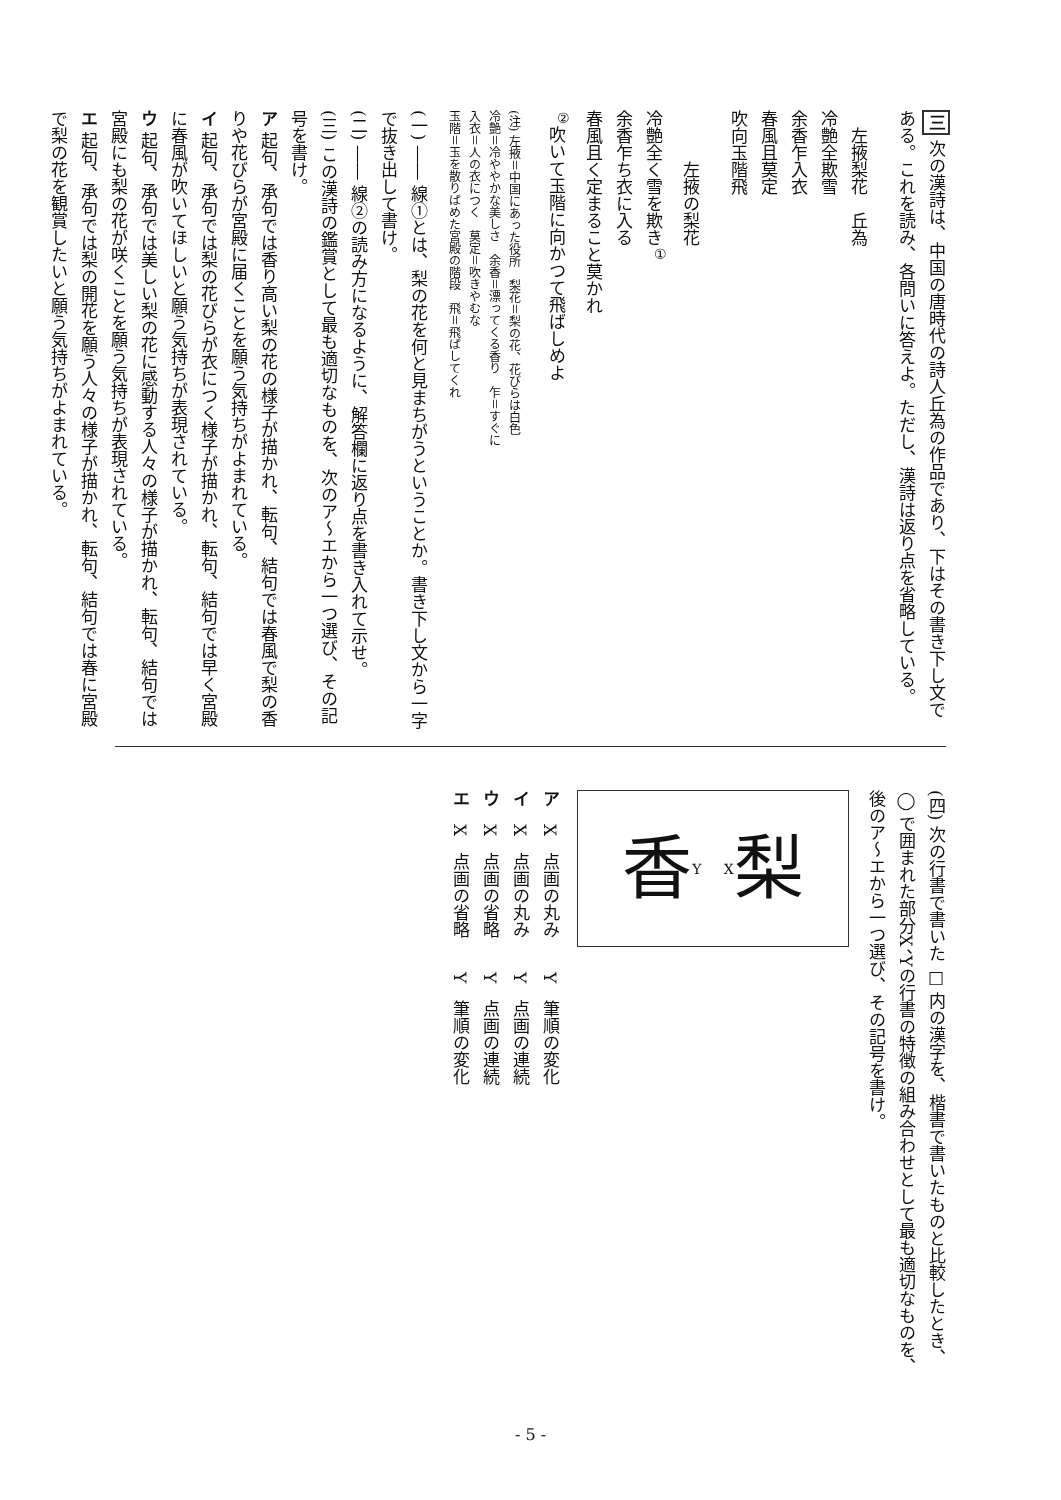三 次の漢詩は、中国の唐時代の詩人丘為の作品であり、下はその書き下し文である。これを読み、各問いに答えよ。ただし、漢詩は返り点を省略している。
　左掖梨花　丘為
冷艶全欺雪
余香乍入衣
春風且莫定
吹向玉階飛
　　　左掖の梨花
冷艶全く雪を欺き<sup>①</sup>
余香乍ち衣に入る
春風且く定まること莫かれ
<sup>②</sup>吹いて玉階に向かつて飛ばしめよ
(注) 左掖＝中国にあった役所　梨花＝梨の花、花びらは白色
冷艶＝冷ややかな美しさ　余香＝漂ってくる香り　乍＝すぐに
入衣＝人の衣につく　莫定＝吹きやむな
玉階＝玉を散りばめた宮殿の階段　飛＝飛ばしてくれ
(一) ―― 線①とは、梨の花を何と見まちがうということか。書き下し文から一字で抜き出して書け。
(二) ―― 線②の読み方になるように、解答欄に返り点を書き入れて示せ。
(三) この漢詩の鑑賞として最も適切なものを、次のア～エから一つ選び、その記号を書け。
ア 起句、承句では香り高い梨の花の様子が描かれ、転句、結句では春風で梨の香りや花びらが宮殿に届くことを願う気持ちがよまれている。
イ 起句、承句では梨の花びらが衣につく様子が描かれ、転句、結句では早く宮殿に春風が吹いてほしいと願う気持ちが表現されている。
ウ 起句、承句では美しい梨の花に感動する人々の様子が描かれ、転句、結句では宮殿にも梨の花が咲くことを願う気持ちが表現されている。
エ 起句、承句では梨の開花を願う人々の様子が描かれ、転句、結句では春に宮殿で梨の花を観賞したいと願う気持ちがよまれている。
(四) 次の行書で書いた □ 内の漢字を、楷書で書いたものと比較したとき、◯ で囲まれた部分X、Yの行書の特徴の組み合わせとして最も適切なものを、後のア～エから一つ選び、その記号を書け。
香 Y X 梨
ア　X　点画の丸み　　Y　筆順の変化
イ　X　点画の丸み　　Y　点画の連続
ウ　X　点画の省略　　Y　点画の連続
エ　X　点画の省略　　Y　筆順の変化
- 5 -